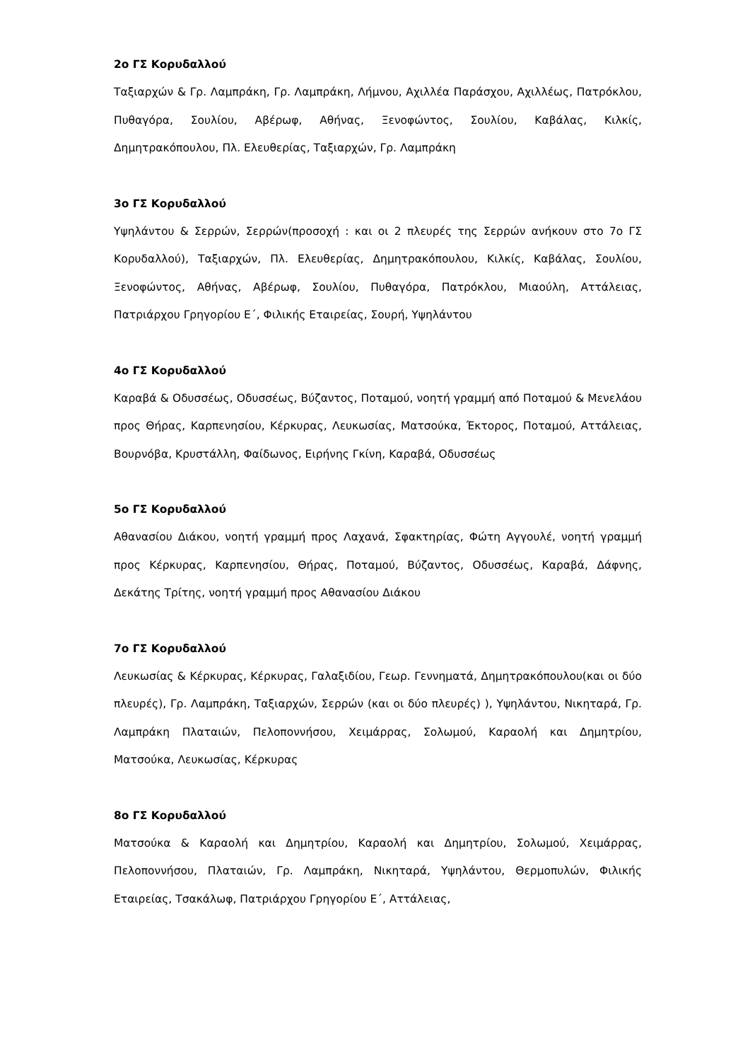2ο ΓΣ Κορυδαλλού
Ταξιαρχών & Γρ. Λαμπράκη, Γρ. Λαμπράκη, Λήμνου, Αχιλλέα Παράσχου, Αχιλλέως, Πατρόκλου, Πυθαγόρα, Σουλίου, Αβέρωφ, Αθήνας, Ξενοφώντος, Σουλίου, Καβάλας, Κιλκίς, Δημητρακόπουλου, Πλ. Ελευθερίας, Ταξιαρχών, Γρ. Λαμπράκη
3ο ΓΣ Κορυδαλλού
Υψηλάντου & Σερρών, Σερρών(προσοχή : και οι 2 πλευρές της Σερρών ανήκουν στο 7ο ΓΣ Κορυδαλλού), Ταξιαρχών, Πλ. Ελευθερίας, Δημητρακόπουλου, Κιλκίς, Καβάλας, Σουλίου, Ξενοφώντος, Αθήνας, Αβέρωφ, Σουλίου, Πυθαγόρα, Πατρόκλου, Μιαούλη, Αττάλειας, Πατριάρχου Γρηγορίου Ε΄, Φιλικής Εταιρείας, Σουρή, Υψηλάντου
4ο ΓΣ Κορυδαλλού
Καραβά & Οδυσσέως, Οδυσσέως, Βύζαντος, Ποταμού, νοητή γραμμή από Ποταμού & Μενελάου προς Θήρας, Καρπενησίου, Κέρκυρας, Λευκωσίας, Ματσούκα, Έκτορος, Ποταμού, Αττάλειας, Βουρνόβα, Κρυστάλλη, Φαίδωνος, Ειρήνης Γκίνη, Καραβά, Οδυσσέως
5ο ΓΣ Κορυδαλλού
Αθανασίου Διάκου, νοητή γραμμή προς Λαχανά, Σφακτηρίας, Φώτη Αγγουλέ, νοητή γραμμή προς Κέρκυρας, Καρπενησίου, Θήρας, Ποταμού, Βύζαντος, Οδυσσέως, Καραβά, Δάφνης, Δεκάτης Τρίτης, νοητή γραμμή προς Αθανασίου Διάκου
7ο ΓΣ Κορυδαλλού
Λευκωσίας & Κέρκυρας, Κέρκυρας, Γαλαξιδίου, Γεωρ. Γεννηματά, Δημητρακόπουλου(και οι δύο πλευρές), Γρ. Λαμπράκη, Ταξιαρχών, Σερρών (και οι δύο πλευρές) ), Υψηλάντου, Νικηταρά, Γρ. Λαμπράκη Πλαταιών, Πελοποννήσου, Χειμάρρας, Σολωμού, Καραολή και Δημητρίου, Ματσούκα, Λευκωσίας, Κέρκυρας
8ο ΓΣ Κορυδαλλού
Ματσούκα & Καραολή και Δημητρίου, Καραολή και Δημητρίου, Σολωμού, Χειμάρρας, Πελοποννήσου, Πλαταιών, Γρ. Λαμπράκη, Νικηταρά, Υψηλάντου, Θερμοπυλών, Φιλικής Εταιρείας, Τσακάλωφ, Πατριάρχου Γρηγορίου Ε΄, Αττάλειας,